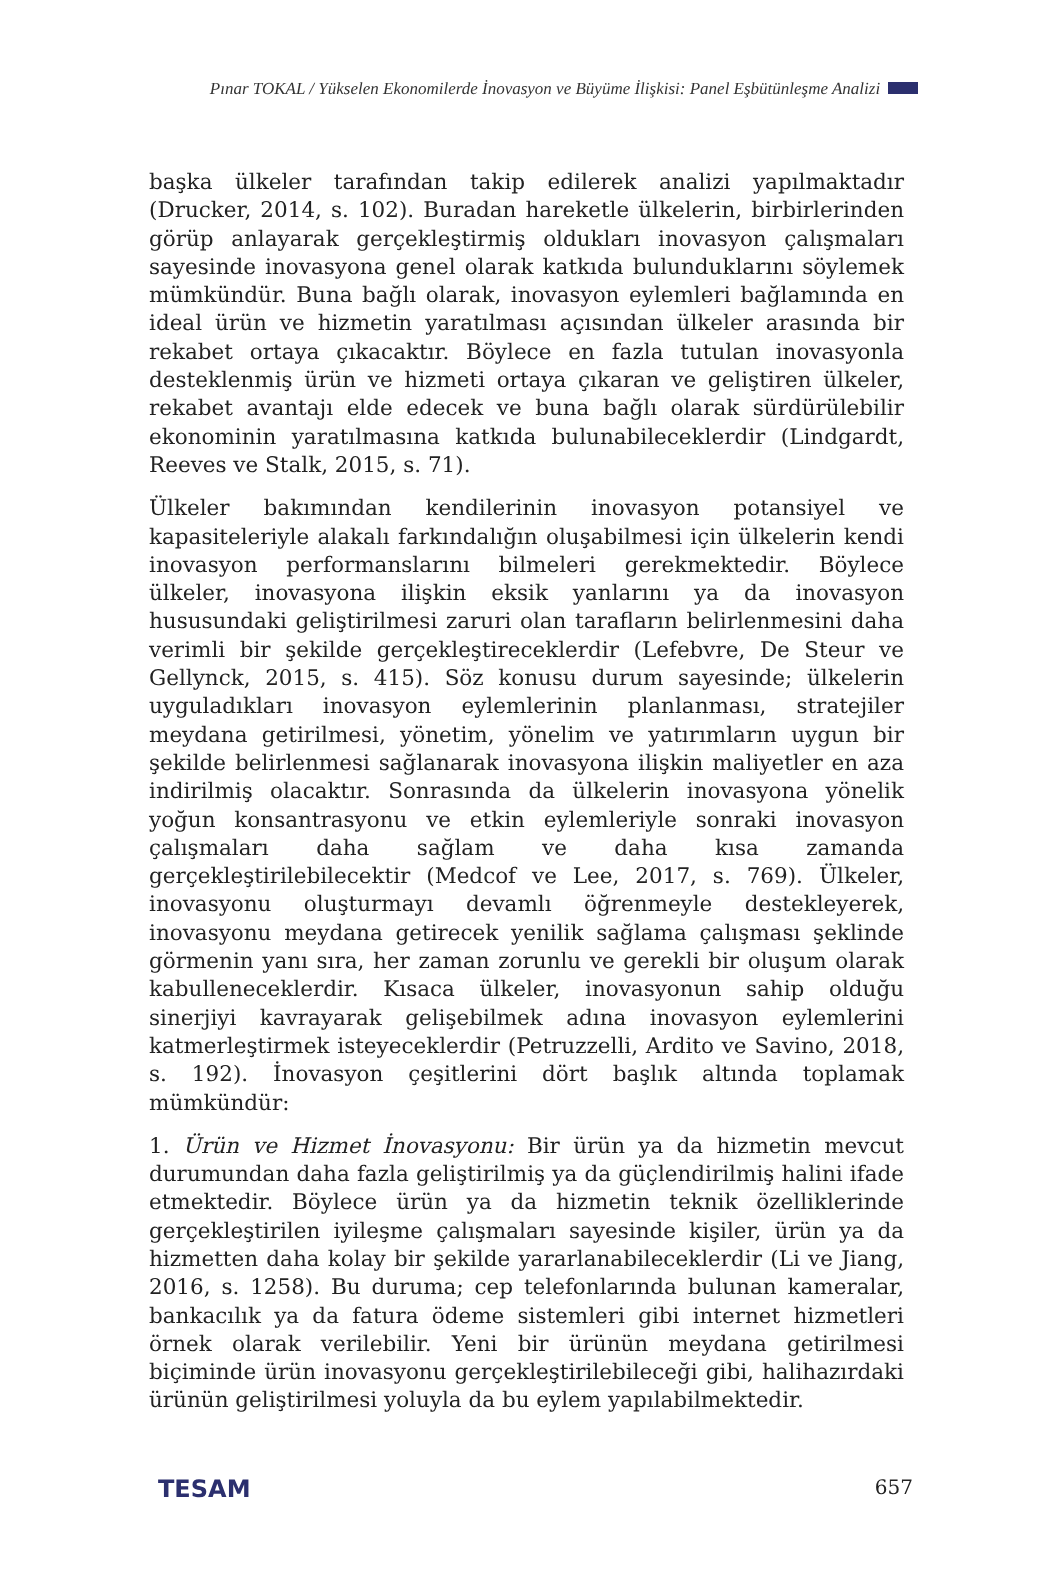Pınar TOKAL / Yükselen Ekonomilerde İnovasyon ve Büyüme İlişkisi: Panel Eşbütünleşme Analizi
başka ülkeler tarafından takip edilerek analizi yapılmaktadır (Drucker, 2014, s. 102). Buradan hareketle ülkelerin, birbirlerinden görüp anlayarak gerçekleştirmiş oldukları inovasyon çalışmaları sayesinde inovasyona genel olarak katkıda bulunduklarını söylemek mümkündür. Buna bağlı olarak, inovasyon eylemleri bağlamında en ideal ürün ve hizmetin yaratılması açısından ülkeler arasında bir rekabet ortaya çıkacaktır. Böylece en fazla tutulan inovasyonla desteklenmiş ürün ve hizmeti ortaya çıkaran ve geliştiren ülkeler, rekabet avantajı elde edecek ve buna bağlı olarak sürdürülebilir ekonominin yaratılmasına katkıda bulunabileceklerdir (Lindgardt, Reeves ve Stalk, 2015, s. 71).
Ülkeler bakımından kendilerinin inovasyon potansiyel ve kapasiteleriyle alakalı farkındalığın oluşabilmesi için ülkelerin kendi inovasyon performanslarını bilmeleri gerekmektedir. Böylece ülkeler, inovasyona ilişkin eksik yanlarını ya da inovasyon hususundaki geliştirilmesi zaruri olan tarafların belirlenmesini daha verimli bir şekilde gerçekleştireceklerdir (Lefebvre, De Steur ve Gellynck, 2015, s. 415). Söz konusu durum sayesinde; ülkelerin uyguladıkları inovasyon eylemlerinin planlanması, stratejiler meydana getirilmesi, yönetim, yönelim ve yatırımların uygun bir şekilde belirlenmesi sağlanarak inovasyona ilişkin maliyetler en aza indirilmiş olacaktır. Sonrasında da ülkelerin inovasyona yönelik yoğun konsantrasyonu ve etkin eylemleriyle sonraki inovasyon çalışmaları daha sağlam ve daha kısa zamanda gerçekleştirilebilecektir (Medcof ve Lee, 2017, s. 769). Ülkeler, inovasyonu oluşturmayı devamlı öğrenmeyle destekleyerek, inovasyonu meydana getirecek yenilik sağlama çalışması şeklinde görmenin yanı sıra, her zaman zorunlu ve gerekli bir oluşum olarak kabulleneceklerdir. Kısaca ülkeler, inovasyonun sahip olduğu sinerjiyi kavrayarak gelişebilmek adına inovasyon eylemlerini katmerleştirmek isteyeceklerdir (Petruzzelli, Ardito ve Savino, 2018, s. 192). İnovasyon çeşitlerini dört başlık altında toplamak mümkündür:
1. Ürün ve Hizmet İnovasyonu: Bir ürün ya da hizmetin mevcut durumundan daha fazla geliştirilmiş ya da güçlendirilmiş halini ifade etmektedir. Böylece ürün ya da hizmetin teknik özelliklerinde gerçekleştirilen iyileşme çalışmaları sayesinde kişiler, ürün ya da hizmetten daha kolay bir şekilde yararlanabileceklerdir (Li ve Jiang, 2016, s. 1258). Bu duruma; cep telefonlarında bulunan kameralar, bankacılık ya da fatura ödeme sistemleri gibi internet hizmetleri örnek olarak verilebilir. Yeni bir ürünün meydana getirilmesi biçiminde ürün inovasyonu gerçekleştirilebileceği gibi, halihazırdaki ürünün geliştirilmesi yoluyla da bu eylem yapılabilmektedir.
TESAM 657